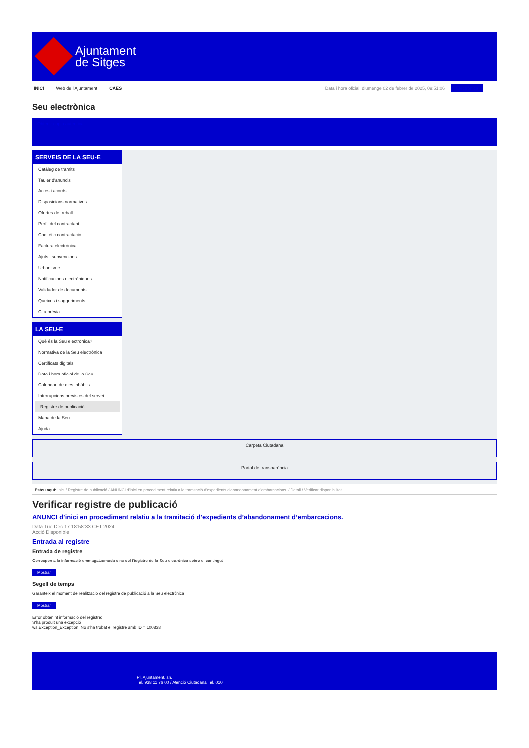Ajuntament
de Sitges
INICI Web de l'Ajuntament CAES Data i hora oficial: diumenge 02 de febrer de 2025, 09:51:06 Electrònica
Seu electrònica
Obtenir còpia autèntica
SERVEIS DE LA SEU-E
Catàleg de tràmits
Tauler d'anuncis
Actes i acords
Disposicions normatives
Ofertes de treball
Perfil del contractant
Codi ètic contractació
Factura electrònica
Ajuts i subvencions
Urbanisme
Notificacions electròniques
Validador de documents
Queixes i suggeriments
Cita prèvia
LA SEU-E
Què és la Seu electrònica?
Normativa de la Seu electrònica
Certificats digitals
Data i hora oficial de la Seu
Calendari de dies inhàbils
Interrupcions previstes del servei
Registre de publicació
Mapa de la Seu
Ajuda
Carpeta Ciutadana
Portal de transparència
Esteu aquí: Inici / Registre de publicació / ANUNCI d'inici en procediment relatiu a la tramitació d'expedients d'abandonament d'embarcacions. / Detall / Verificar disponibilitat
Verificar registre de publicació
ANUNCI d’inici en procediment relatiu a la tramitació d’expedients d’abandonament d’embarcacions.
Data Tue Dec 17 18:58:33 CET 2024
Acció Disponible
Entrada al registre
Entrada de registre
Correspon a la informació emmagatzemada dins del Registre de la Seu electrònica sobre el contingut
Mostrar
Segell de temps
Garanteix el moment de realització del registre de publicació a la Seu electrònica
Mostrar
Error obtenint informació del registre:
S'ha produit una excepció
ws.Exception_Exception: No s'ha trobat el registre amb ID = 100838
Pl. Ajuntament, sn.
Tel. 938 11 76 00 / Atenció Ciutadana Tel. 010